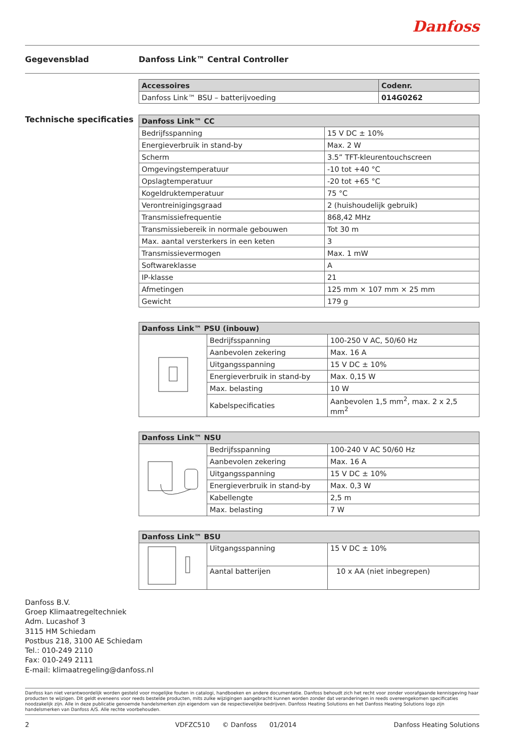Danfoss
Gegevensblad Danfoss Link™ Central Controller
| Accessoires | Codenr. |
| --- | --- |
| Danfoss Link™ BSU – batterijvoeding | 014G0262 |
Technische specificaties
| Danfoss Link™ CC | |
| --- | --- |
| Bedrijfsspanning | 15 V DC ± 10% |
| Energieverbruik in stand-by | Max. 2 W |
| Scherm | 3.5” TFT-kleurentouchscreen |
| Omgevingstemperatuur | -10 tot +40 °C |
| Opslagtemperatuur | -20 tot +65 °C |
| Kogeldruktemperatuur | 75 °C |
| Verontreinigingsgraad | 2 (huishoudelijk gebruik) |
| Transmissiefrequentie | 868,42 MHz |
| Transmissiebereik in normale gebouwen | Tot 30 m |
| Max. aantal versterkers in een keten | 3 |
| Transmissievermogen | Max. 1 mW |
| Softwareklasse | A |
| IP-klasse | 21 |
| Afmetingen | 125 mm × 107 mm × 25 mm |
| Gewicht | 179 g |
| Danfoss Link™ PSU (inbouw) | | |
| --- | --- | --- |
| | Bedrijfsspanning | 100-250 V AC, 50/60 Hz |
| | Aanbevolen zekering | Max. 16 A |
| | Uitgangsspanning | 15 V DC ± 10% |
| | Energieverbruik in stand-by | Max. 0,15 W |
| | Max. belasting | 10 W |
| | Kabelspecificaties | Aanbevolen 1,5 mm<sup>2</sup>, max. 2 x 2,5 mm<sup>2</sup> |
| Danfoss Link™ NSU | | |
| --- | --- | --- |
| | Bedrijfsspanning | 100-240 V AC 50/60 Hz |
| | Aanbevolen zekering | Max. 16 A |
| | Uitgangsspanning | 15 V DC ± 10% |
| | Energieverbruik in stand-by | Max. 0,3 W |
| | Kabellengte | 2,5 m |
| | Max. belasting | 7 W |
| Danfoss Link™ BSU | | |
| --- | --- | --- |
| | Uitgangsspanning | 15 V DC ± 10% |
| | Aantal batterijen | 10 x AA (niet inbegrepen) |
Danfoss B.V.
Groep Klimaatregeltechniek
Adm. Lucashof 3
3115 HM Schiedam
Postbus 218, 3100 AE Schiedam
Tel.: 010-249 2110
Fax: 010-249 2111
E-mail: klimaatregeling@danfoss.nl
Danfoss kan niet verantwoordelijk worden gesteld voor mogelijke fouten in catalogi, handboeken en andere documentatie. Danfoss behoudt zich het recht voor zonder voorafgaande kennisgeving haar producten te wijzigen. Dit geldt eveneens voor reeds bestelde producten, mits zulke wijzigingen aangebracht kunnen worden zonder dat veranderingen in reeds overeengekomen specificaties noodzakelijk zijn. Alle in deze publicatie genoemde handelsmerken zijn eigendom van de respectievelijke bedrijven. Danfoss Heating Solutions en het Danfoss Heating Solutions logo zijn handelsmerken van Danfoss A/S. Alle rechte voorbehouden.
2 VDFZC510 © Danfoss 01/2014 Danfoss Heating Solutions